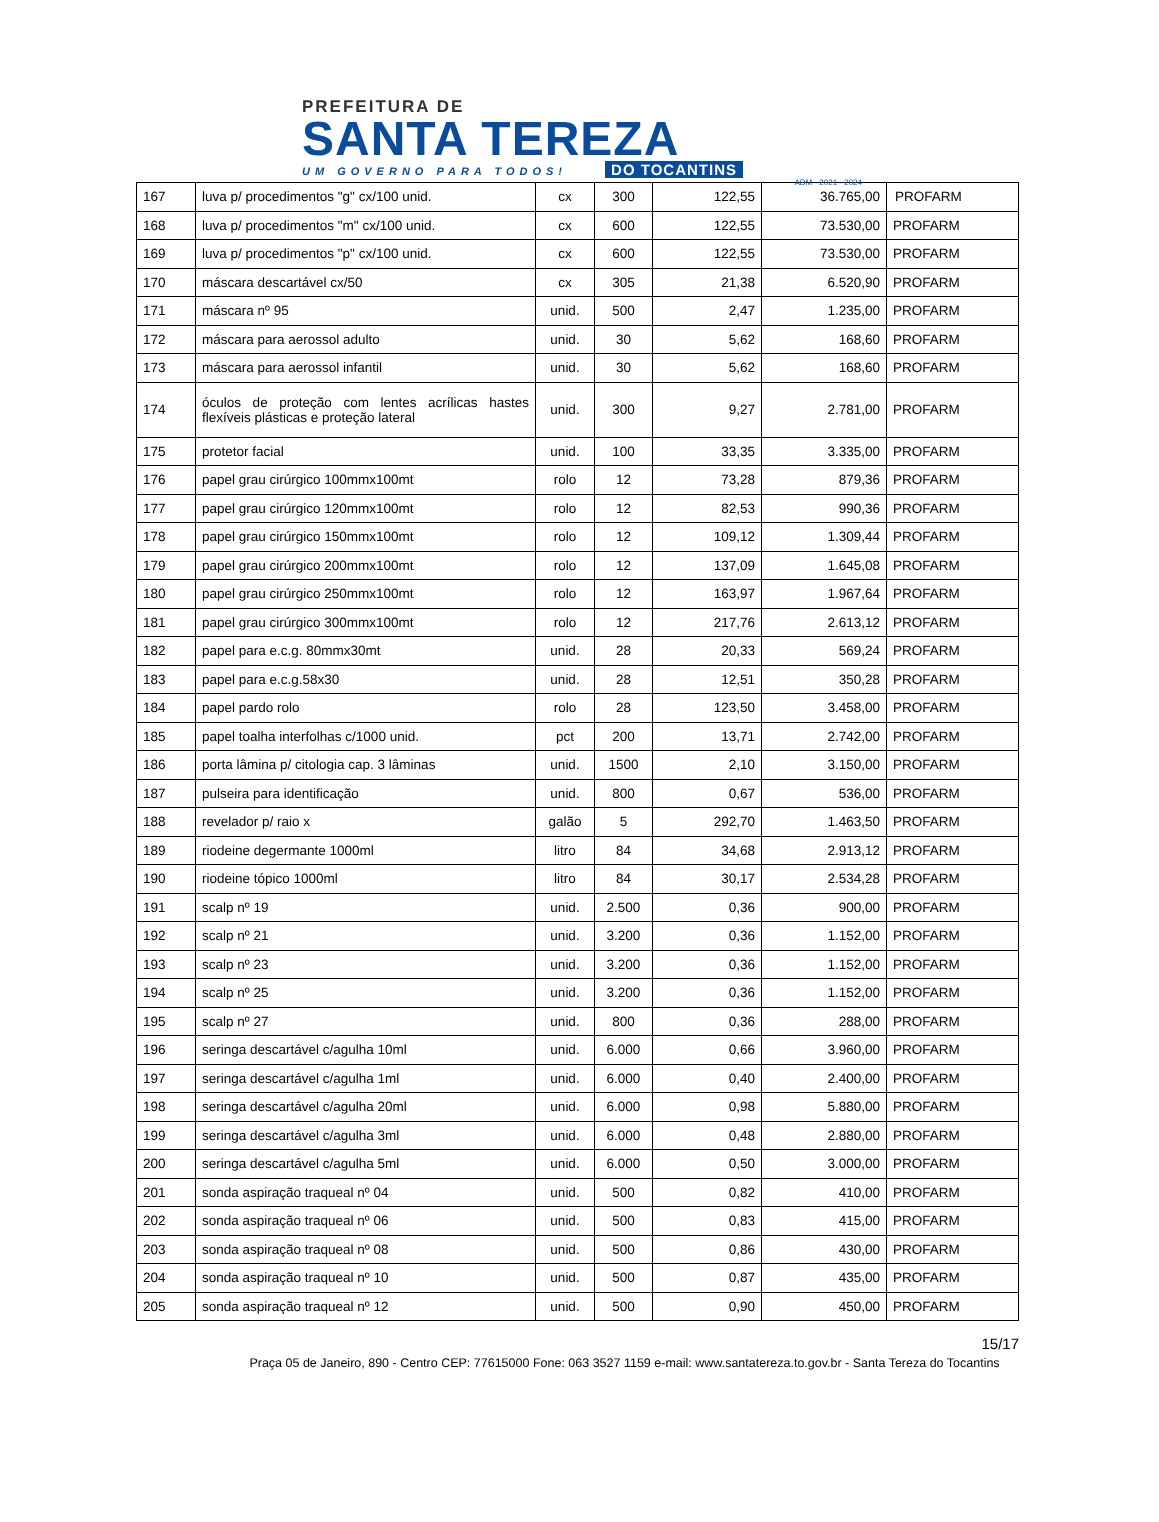PREFEITURA DE
SANTA TEREZA
UM GOVERNO PARA TODOS! DO TOCANTINS
ADM - 2021 - 2024
| 167 | luva p/ procedimentos "g" cx/100 unid. | cx | 300 | 122,55 | 36.765,00 | PROFARM |
| 168 | luva p/ procedimentos "m" cx/100 unid. | cx | 600 | 122,55 | 73.530,00 | PROFARM |
| 169 | luva p/ procedimentos "p" cx/100 unid. | cx | 600 | 122,55 | 73.530,00 | PROFARM |
| 170 | máscara descartável cx/50 | cx | 305 | 21,38 | 6.520,90 | PROFARM |
| 171 | máscara nº 95 | unid. | 500 | 2,47 | 1.235,00 | PROFARM |
| 172 | máscara para aerossol adulto | unid. | 30 | 5,62 | 168,60 | PROFARM |
| 173 | máscara para aerossol infantil | unid. | 30 | 5,62 | 168,60 | PROFARM |
| 174 | óculos de proteção com lentes acrílicas hastes flexíveis plásticas e proteção lateral | unid. | 300 | 9,27 | 2.781,00 | PROFARM |
| 175 | protetor facial | unid. | 100 | 33,35 | 3.335,00 | PROFARM |
| 176 | papel grau cirúrgico 100mmx100mt | rolo | 12 | 73,28 | 879,36 | PROFARM |
| 177 | papel grau cirúrgico 120mmx100mt | rolo | 12 | 82,53 | 990,36 | PROFARM |
| 178 | papel grau cirúrgico 150mmx100mt | rolo | 12 | 109,12 | 1.309,44 | PROFARM |
| 179 | papel grau cirúrgico 200mmx100mt | rolo | 12 | 137,09 | 1.645,08 | PROFARM |
| 180 | papel grau cirúrgico 250mmx100mt | rolo | 12 | 163,97 | 1.967,64 | PROFARM |
| 181 | papel grau cirúrgico 300mmx100mt | rolo | 12 | 217,76 | 2.613,12 | PROFARM |
| 182 | papel para e.c.g. 80mmx30mt | unid. | 28 | 20,33 | 569,24 | PROFARM |
| 183 | papel para e.c.g.58x30 | unid. | 28 | 12,51 | 350,28 | PROFARM |
| 184 | papel pardo rolo | rolo | 28 | 123,50 | 3.458,00 | PROFARM |
| 185 | papel toalha interfolhas c/1000 unid. | pct | 200 | 13,71 | 2.742,00 | PROFARM |
| 186 | porta lâmina p/ citologia cap. 3 lâminas | unid. | 1500 | 2,10 | 3.150,00 | PROFARM |
| 187 | pulseira para identificação | unid. | 800 | 0,67 | 536,00 | PROFARM |
| 188 | revelador p/ raio x | galão | 5 | 292,70 | 1.463,50 | PROFARM |
| 189 | riodeine degermante 1000ml | litro | 84 | 34,68 | 2.913,12 | PROFARM |
| 190 | riodeine tópico 1000ml | litro | 84 | 30,17 | 2.534,28 | PROFARM |
| 191 | scalp nº 19 | unid. | 2.500 | 0,36 | 900,00 | PROFARM |
| 192 | scalp nº 21 | unid. | 3.200 | 0,36 | 1.152,00 | PROFARM |
| 193 | scalp nº 23 | unid. | 3.200 | 0,36 | 1.152,00 | PROFARM |
| 194 | scalp nº 25 | unid. | 3.200 | 0,36 | 1.152,00 | PROFARM |
| 195 | scalp nº 27 | unid. | 800 | 0,36 | 288,00 | PROFARM |
| 196 | seringa descartável c/agulha 10ml | unid. | 6.000 | 0,66 | 3.960,00 | PROFARM |
| 197 | seringa descartável c/agulha 1ml | unid. | 6.000 | 0,40 | 2.400,00 | PROFARM |
| 198 | seringa descartável c/agulha 20ml | unid. | 6.000 | 0,98 | 5.880,00 | PROFARM |
| 199 | seringa descartável c/agulha 3ml | unid. | 6.000 | 0,48 | 2.880,00 | PROFARM |
| 200 | seringa descartável c/agulha 5ml | unid. | 6.000 | 0,50 | 3.000,00 | PROFARM |
| 201 | sonda aspiração traqueal nº 04 | unid. | 500 | 0,82 | 410,00 | PROFARM |
| 202 | sonda aspiração traqueal nº 06 | unid. | 500 | 0,83 | 415,00 | PROFARM |
| 203 | sonda aspiração traqueal nº 08 | unid. | 500 | 0,86 | 430,00 | PROFARM |
| 204 | sonda aspiração traqueal nº 10 | unid. | 500 | 0,87 | 435,00 | PROFARM |
| 205 | sonda aspiração traqueal nº 12 | unid. | 500 | 0,90 | 450,00 | PROFARM |
15/17
Praça 05 de Janeiro, 890 - Centro CEP: 77615000 Fone: 063 3527 1159 e-mail: www.santatereza.to.gov.br - Santa Tereza do Tocantins